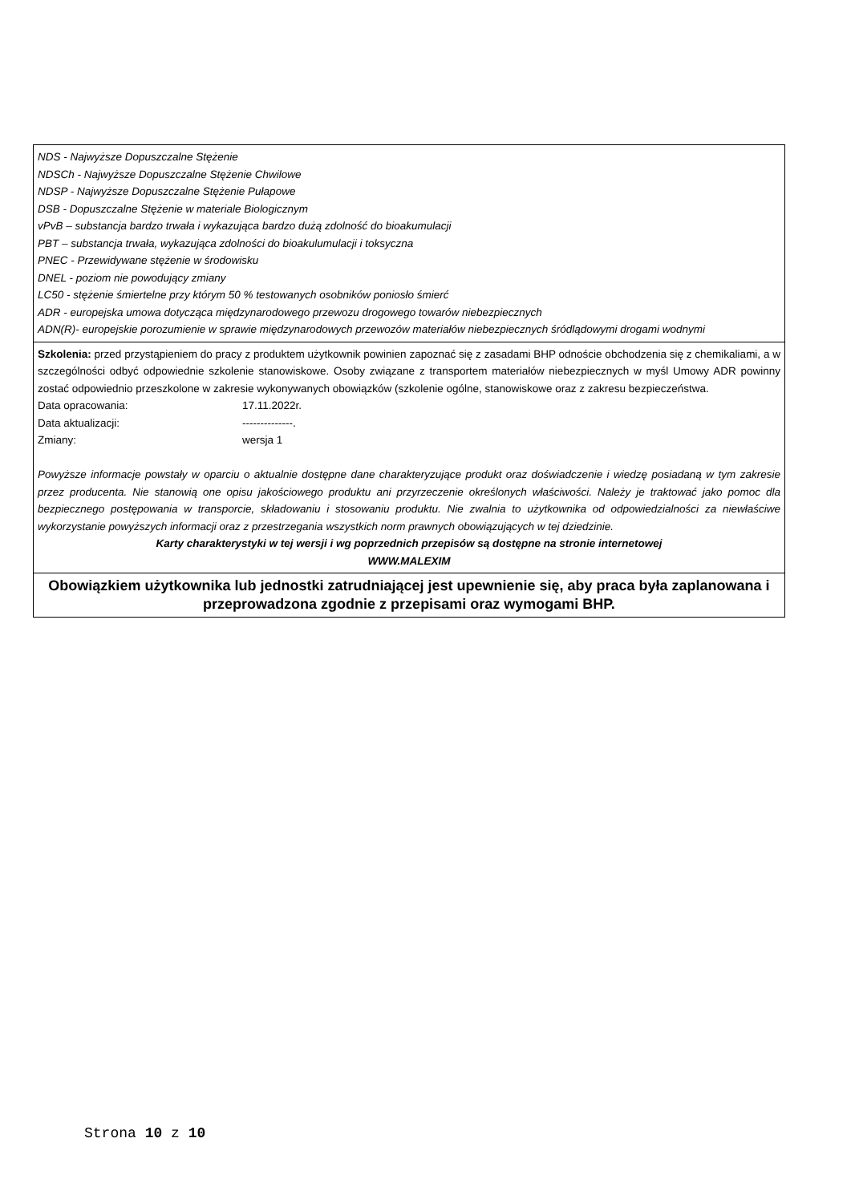| NDS - Najwyższe Dopuszczalne Stężenie NDSCh - Najwyższe Dopuszczalne Stężenie Chwilowe NDSP - Najwyższe Dopuszczalne Stężenie Pułapowe DSB - Dopuszczalne Stężenie w materiale Biologicznym vPvB – substancja bardzo trwała i wykazująca bardzo dużą zdolność do bioakumulacji PBT – substancja trwała, wykazująca zdolności do bioakulumulacji i toksyczna PNEC - Przewidywane stężenie w środowisku DNEL - poziom nie powodujący zmiany LC50 - stężenie śmiertelne przy którym 50 % testowanych osobników poniosło śmierć ADR - europejska umowa dotycząca międzynarodowego przewozu drogowego towarów niebezpiecznych ADN(R)- europejskie porozumienie w sprawie międzynarodowych przewozów materiałów niebezpiecznych śródlądowymi drogami wodnymi |
| Szkolenia: przed przystąpieniem do pracy z produktem użytkownik powinien zapoznać się z zasadami BHP odnoście obchodzenia się z chemikaliami, a w szczególności odbyć odpowiednie szkolenie stanowiskowe. Osoby związane z transportem materiałów niebezpiecznych w myśl Umowy ADR powinny zostać odpowiednio przeszkolone w zakresie wykonywanych obowiązków (szkolenie ogólne, stanowiskowe oraz z zakresu bezpieczeństwa. Data opracowania: 17.11.2022r. Data aktualizacji: --------------. Zmiany: wersja 1 Powyższe informacje powstały w oparciu o aktualnie dostępne dane charakteryzujące produkt oraz doświadczenie i wiedzę posiadaną w tym zakresie przez producenta. Nie stanowią one opisu jakościowego produktu ani przyrzeczenie określonych właściwości. Należy je traktować jako pomoc dla bezpiecznego postępowania w transporcie, składowaniu i stosowaniu produktu. Nie zwalnia to użytkownika od odpowiedzialności za niewłaściwe wykorzystanie powyższych informacji oraz z przestrzegania wszystkich norm prawnych obowiązujących w tej dziedzinie. Karty charakterystyki w tej wersji i wg poprzednich przepisów są dostępne na stronie internetowej WWW.MALEXIM |
| Obowiązkiem użytkownika lub jednostki zatrudniającej jest upewnienie się, aby praca była zaplanowana i przeprowadzona zgodnie z przepisami oraz wymogami BHP. |
Strona 10 z 10